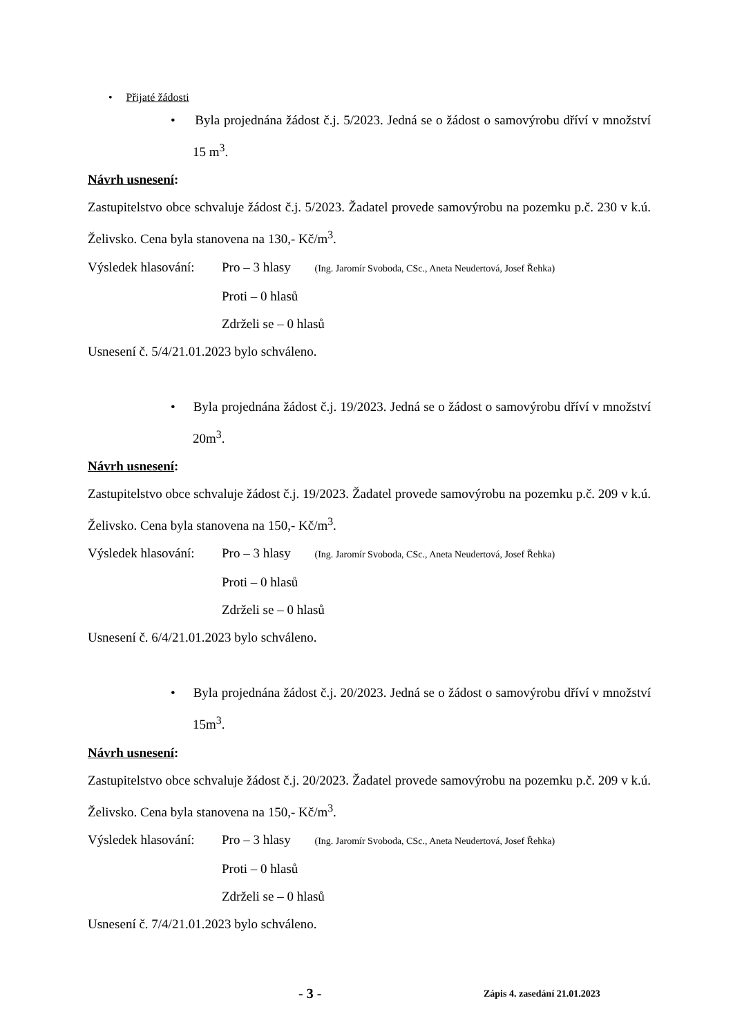• Přijaté žádosti
• Byla projednána žádost č.j. 5/2023. Jedná se o žádost o samovýrobu dříví v množství 15 m<sup>3</sup>.
Návrh usnesení:
Zastupitelstvo obce schvaluje žádost č.j. 5/2023. Žadatel provede samovýrobu na pozemku p.č. 230 v k.ú. Želivsko. Cena byla stanovena na 130,- Kč/m<sup>3</sup>.
Výsledek hlasování: Pro – 3 hlasy (Ing. Jaromír Svoboda, CSc., Aneta Neudertová, Josef Řehka)
Proti – 0 hlasů
Zdrželi se – 0 hlasů
Usnesení č. 5/4/21.01.2023 bylo schváleno.
• Byla projednána žádost č.j. 19/2023. Jedná se o žádost o samovýrobu dříví v množství 20m<sup>3</sup>.
Návrh usnesení:
Zastupitelstvo obce schvaluje žádost č.j. 19/2023. Žadatel provede samovýrobu na pozemku p.č. 209 v k.ú. Želivsko. Cena byla stanovena na 150,- Kč/m<sup>3</sup>.
Výsledek hlasování: Pro – 3 hlasy (Ing. Jaromír Svoboda, CSc., Aneta Neudertová, Josef Řehka)
Proti – 0 hlasů
Zdrželi se – 0 hlasů
Usnesení č. 6/4/21.01.2023 bylo schváleno.
• Byla projednána žádost č.j. 20/2023. Jedná se o žádost o samovýrobu dříví v množství 15m<sup>3</sup>.
Návrh usnesení:
Zastupitelstvo obce schvaluje žádost č.j. 20/2023. Žadatel provede samovýrobu na pozemku p.č. 209 v k.ú. Želivsko. Cena byla stanovena na 150,- Kč/m<sup>3</sup>.
Výsledek hlasování: Pro – 3 hlasy (Ing. Jaromír Svoboda, CSc., Aneta Neudertová, Josef Řehka)
Proti – 0 hlasů
Zdrželi se – 0 hlasů
Usnesení č. 7/4/21.01.2023 bylo schváleno.
- 3 - Zápis 4. zasedání 21.01.2023